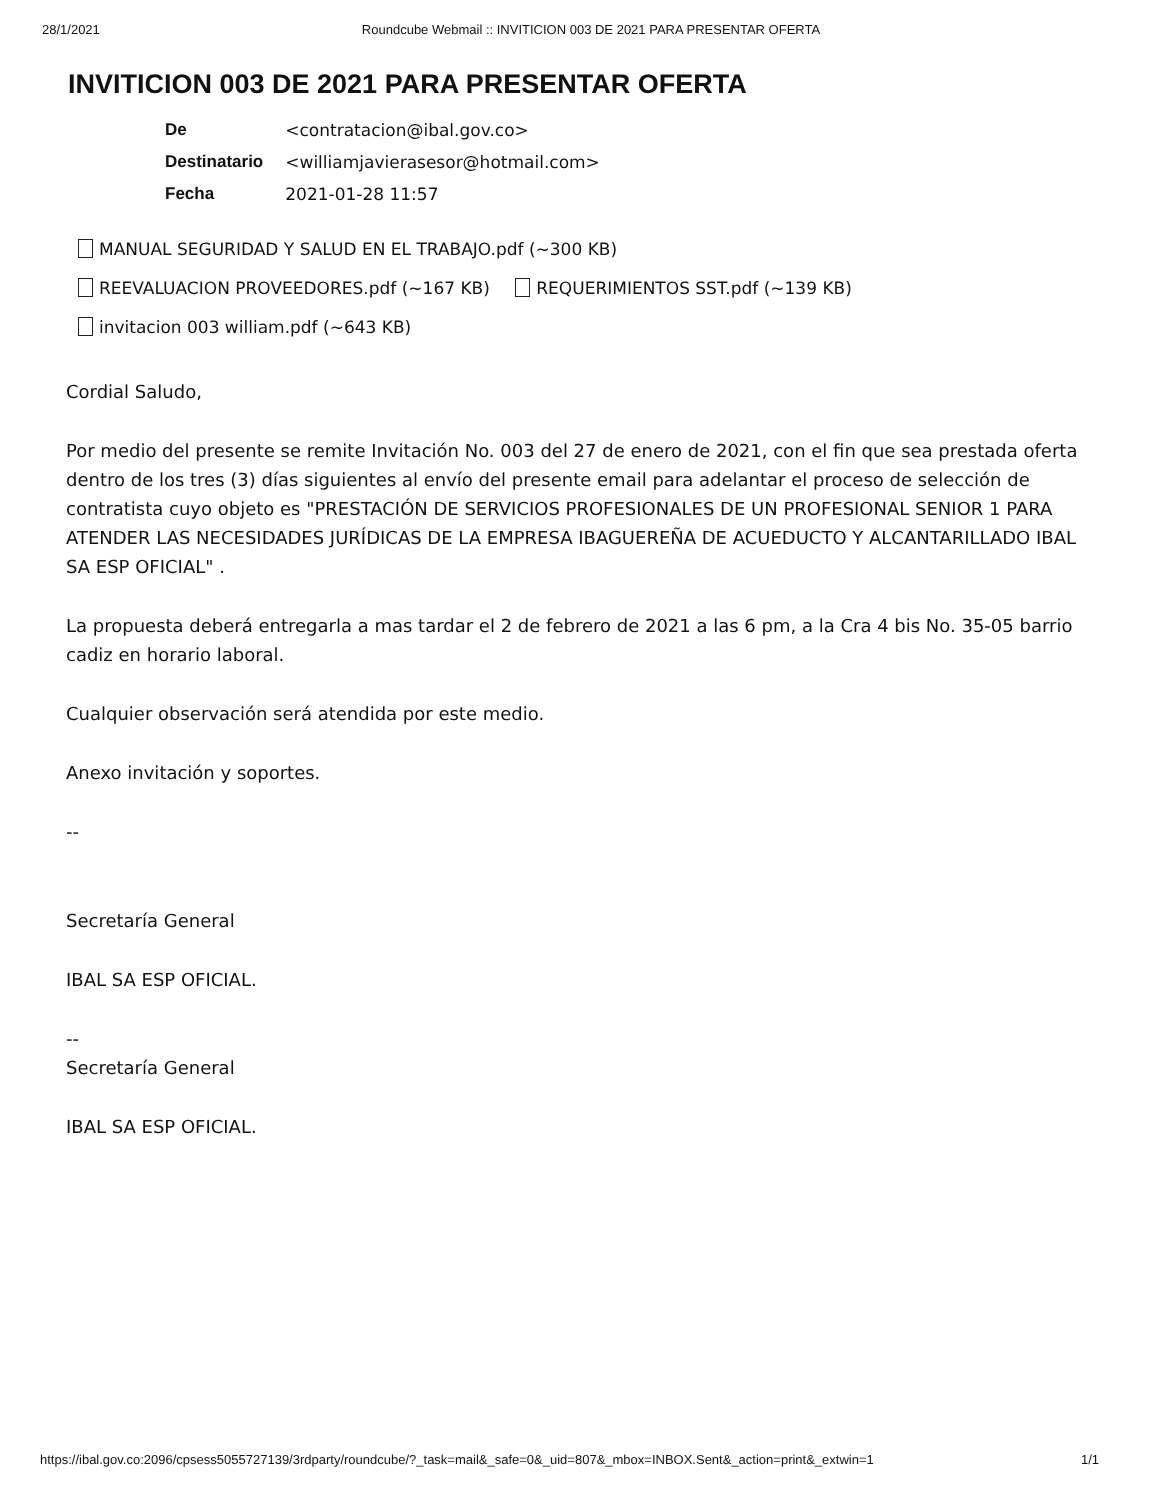28/1/2021 Roundcube Webmail :: INVITICION 003 DE 2021 PARA PRESENTAR OFERTA
INVITICION 003 DE 2021 PARA PRESENTAR OFERTA
| De | <contratacion@ibal.gov.co> |
| Destinatario | <williamjavierasesor@hotmail.com> |
| Fecha | 2021-01-28 11:57 |
MANUAL SEGURIDAD Y SALUD EN EL TRABAJO.pdf (~300 KB)
REEVALUACION PROVEEDORES.pdf (~167 KB) REQUERIMIENTOS SST.pdf (~139 KB)
invitacion 003 william.pdf (~643 KB)
Cordial Saludo,
Por medio del presente se remite Invitación No. 003 del 27 de enero de 2021, con el fin que sea prestada oferta dentro de los tres (3) días siguientes al envío del presente email para adelantar el proceso de selección de contratista cuyo objeto es "PRESTACIÓN DE SERVICIOS PROFESIONALES DE UN PROFESIONAL SENIOR 1 PARA ATENDER LAS NECESIDADES JURÍDICAS DE LA EMPRESA IBAGUEREÑA DE ACUEDUCTO Y ALCANTARILLADO IBAL SA ESP OFICIAL" .
La propuesta deberá entregarla a mas tardar el 2 de febrero de 2021 a las 6 pm, a la Cra 4 bis No. 35-05 barrio cadiz en horario laboral.
Cualquier observación será atendida por este medio.
Anexo invitación y soportes.
--
Secretaría General
IBAL SA ESP OFICIAL.
--
Secretaría General
IBAL SA ESP OFICIAL.
https://ibal.gov.co:2096/cpsess5055727139/3rdparty/roundcube/?_task=mail&_safe=0&_uid=807&_mbox=INBOX.Sent&_action=print&_extwin=1 1/1